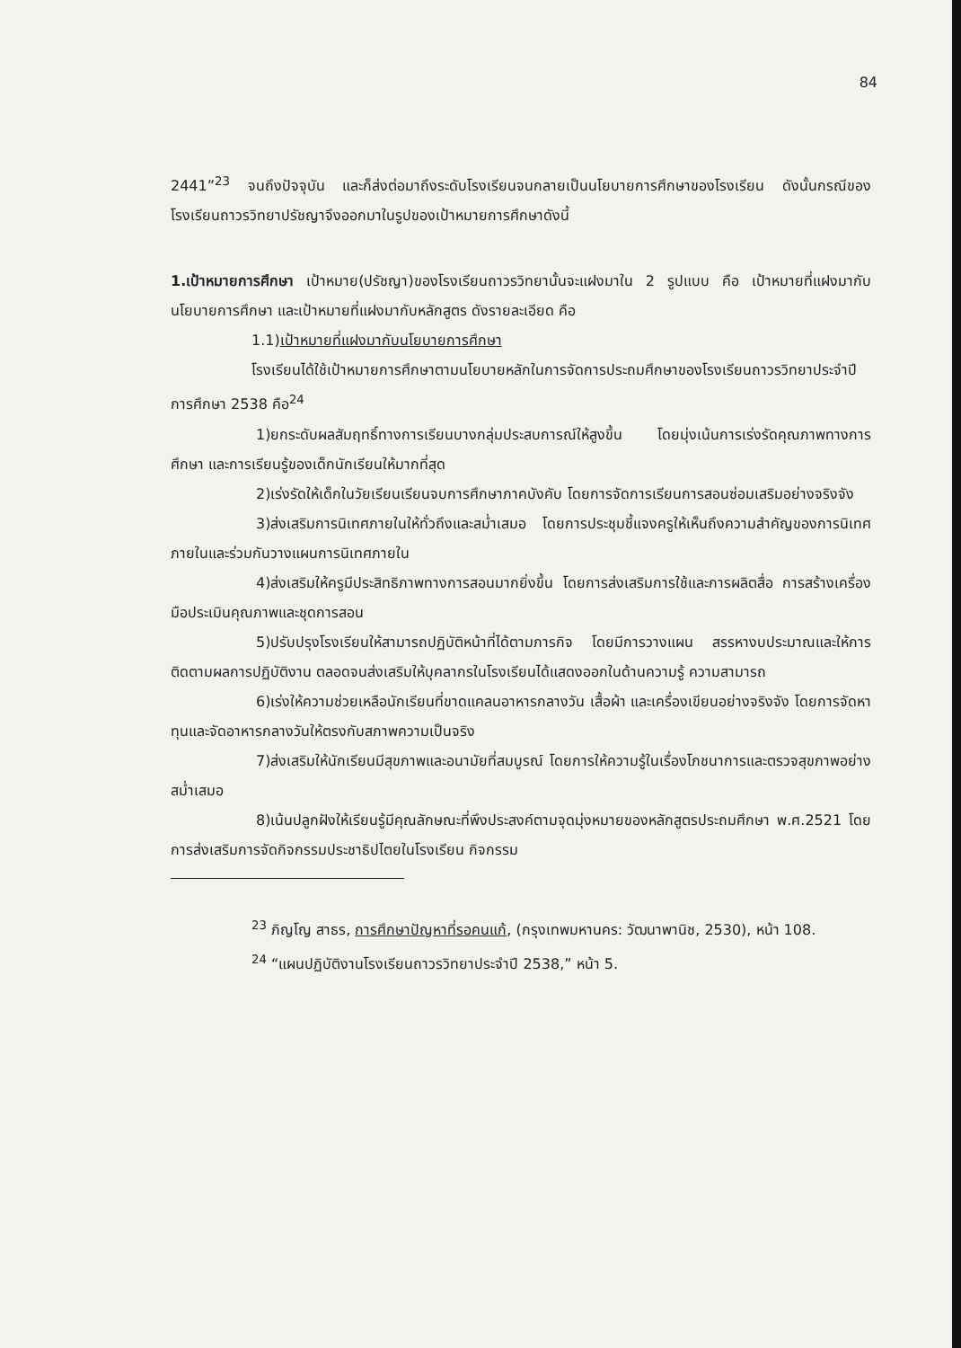84
2441”<sup>23</sup> จนถึงปัจจุบัน และก็ส่งต่อมาถึงระดับโรงเรียนจนกลายเป็นนโยบายการศึกษาของโรงเรียน ดังนั้นกรณีของโรงเรียนถาวรวิทยาปรัชญาจึงออกมาในรูปของเป้าหมายการศึกษาดังนี้
1.เป้าหมายการศึกษา เป้าหมาย(ปรัชญา)ของโรงเรียนถาวรวิทยานั้นจะแฝงมาใน 2 รูปแบบ คือ เป้าหมายที่แฝงมากับนโยบายการศึกษา และเป้าหมายที่แฝงมากับหลักสูตร ดังรายละเอียด คือ
1.1)เป้าหมายที่แฝงมากับนโยบายการศึกษา
โรงเรียนได้ใช้เป้าหมายการศึกษาตามนโยบายหลักในการจัดการประถมศึกษาของโรงเรียนถาวรวิทยาประจำปีการศึกษา 2538 คือ<sup>24</sup>
1)ยกระดับผลสัมฤทธิ์ทางการเรียนบางกลุ่มประสบการณ์ให้สูงขึ้น โดยมุ่งเน้นการเร่งรัดคุณภาพทางการศึกษา และการเรียนรู้ของเด็กนักเรียนให้มากที่สุด
2)เร่งรัดให้เด็กในวัยเรียนเรียนจบการศึกษาภาคบังคับ โดยการจัดการเรียนการสอนซ่อมเสริมอย่างจริงจัง
3)ส่งเสริมการนิเทศภายในให้ทั่วถึงและสม่ำเสมอ โดยการประชุมชี้แจงครูให้เห็นถึงความสำคัญของการนิเทศภายในและร่วมกันวางแผนการนิเทศภายใน
4)ส่งเสริมให้ครูมีประสิทธิภาพทางการสอนมากยิ่งขึ้น โดยการส่งเสริมการใช้และการผลิตสื่อ การสร้างเครื่องมือประเมินคุณภาพและชุดการสอน
5)ปรับปรุงโรงเรียนให้สามารถปฏิบัติหน้าที่ได้ตามภารกิจ โดยมีการวางแผน สรรหางบประมาณและให้การติดตามผลการปฏิบัติงาน ตลอดจนส่งเสริมให้บุคลากรในโรงเรียนได้แสดงออกในด้านความรู้ ความสามารถ
6)เร่งให้ความช่วยเหลือนักเรียนที่ขาดแคลนอาหารกลางวัน เสื้อผ้า และเครื่องเขียนอย่างจริงจัง โดยการจัดหาทุนและจัดอาหารกลางวันให้ตรงกับสภาพความเป็นจริง
7)ส่งเสริมให้นักเรียนมีสุขภาพและอนามัยที่สมบูรณ์ โดยการให้ความรู้ในเรื่องโภชนาการและตรวจสุขภาพอย่างสม่ำเสมอ
8)เน้นปลูกฝังให้เรียนรู้มีคุณลักษณะที่พึงประสงค์ตามจุดมุ่งหมายของหลักสูตรประถมศึกษา พ.ศ.2521 โดยการส่งเสริมการจัดกิจกรรมประชาธิปไตยในโรงเรียน กิจกรรม
<sup>23</sup> ภิญโญ สาธร, การศึกษาปัญหาที่รอคนแก้, (กรุงเทพมหานคร: วัฒนาพานิช, 2530), หน้า 108.
<sup>24</sup> “แผนปฏิบัติงานโรงเรียนถาวรวิทยาประจำปี 2538,” หน้า 5.